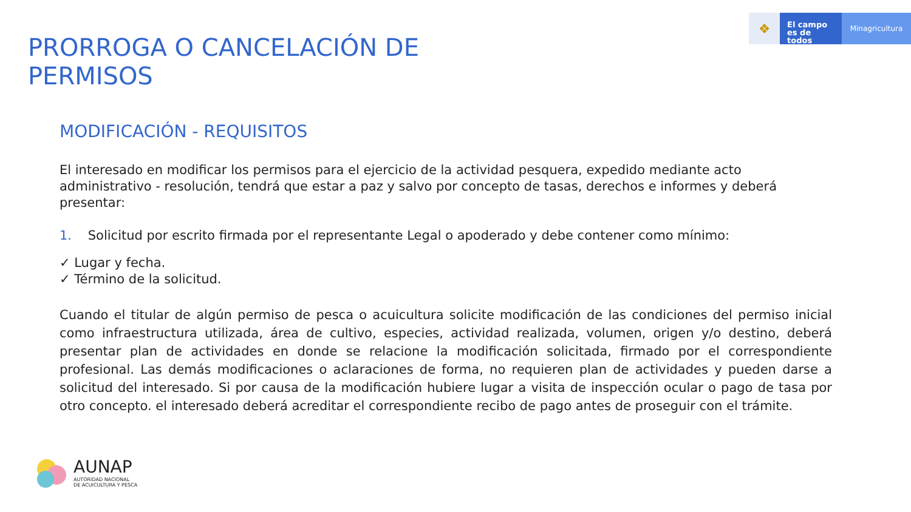❖
El campo
es de todos
Minagricultura
PRORROGA O CANCELACIÓN DE
PERMISOS
MODIFICACIÓN - REQUISITOS
El interesado en modificar los permisos para el ejercicio de la actividad pesquera, expedido mediante acto administrativo - resolución, tendrá que estar a paz y salvo por concepto de tasas, derechos e informes y deberá presentar:
1. Solicitud por escrito firmada por el representante Legal o apoderado y debe contener como mínimo:
✓ Lugar y fecha.
✓ Término de la solicitud.
Cuando el titular de algún permiso de pesca o acuicultura solicite modificación de las condiciones del permiso inicial como infraestructura utilizada, área de cultivo, especies, actividad realizada, volumen, origen y/o destino, deberá presentar plan de actividades en donde se relacione la modificación solicitada, firmado por el correspondiente profesional. Las demás modificaciones o aclaraciones de forma, no requieren plan de actividades y pueden darse a solicitud del interesado. Si por causa de la modificación hubiere lugar a visita de inspección ocular o pago de tasa por otro concepto. el interesado deberá acreditar el correspondiente recibo de pago antes de proseguir con el trámite.
AUNAP
AUTORIDAD NACIONAL
DE ACUICULTURA Y PESCA